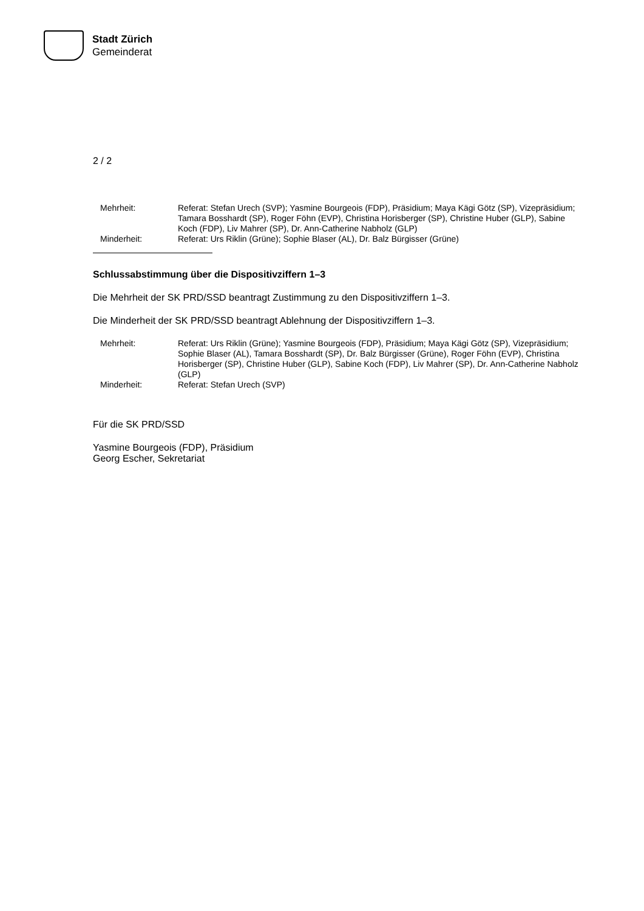Stadt Zürich
Gemeinderat
2 / 2
| Mehrheit: | Referat: Stefan Urech (SVP); Yasmine Bourgeois (FDP), Präsidium; Maya Kägi Götz (SP), Vizepräsidium; Tamara Bosshardt (SP), Roger Föhn (EVP), Christina Horisberger (SP), Christine Huber (GLP), Sabine Koch (FDP), Liv Mahrer (SP), Dr. Ann-Catherine Nabholz (GLP) |
| Minderheit: | Referat: Urs Riklin (Grüne); Sophie Blaser (AL), Dr. Balz Bürgisser (Grüne) |
Schlussabstimmung über die Dispositivziffern 1–3
Die Mehrheit der SK PRD/SSD beantragt Zustimmung zu den Dispositivziffern 1–3.
Die Minderheit der SK PRD/SSD beantragt Ablehnung der Dispositivziffern 1–3.
| Mehrheit: | Referat: Urs Riklin (Grüne); Yasmine Bourgeois (FDP), Präsidium; Maya Kägi Götz (SP), Vizepräsidium; Sophie Blaser (AL), Tamara Bosshardt (SP), Dr. Balz Bürgisser (Grüne), Roger Föhn (EVP), Christina Horisberger (SP), Christine Huber (GLP), Sabine Koch (FDP), Liv Mahrer (SP), Dr. Ann-Catherine Nabholz (GLP) |
| Minderheit: | Referat: Stefan Urech (SVP) |
Für die SK PRD/SSD
Yasmine Bourgeois (FDP), Präsidium
Georg Escher, Sekretariat